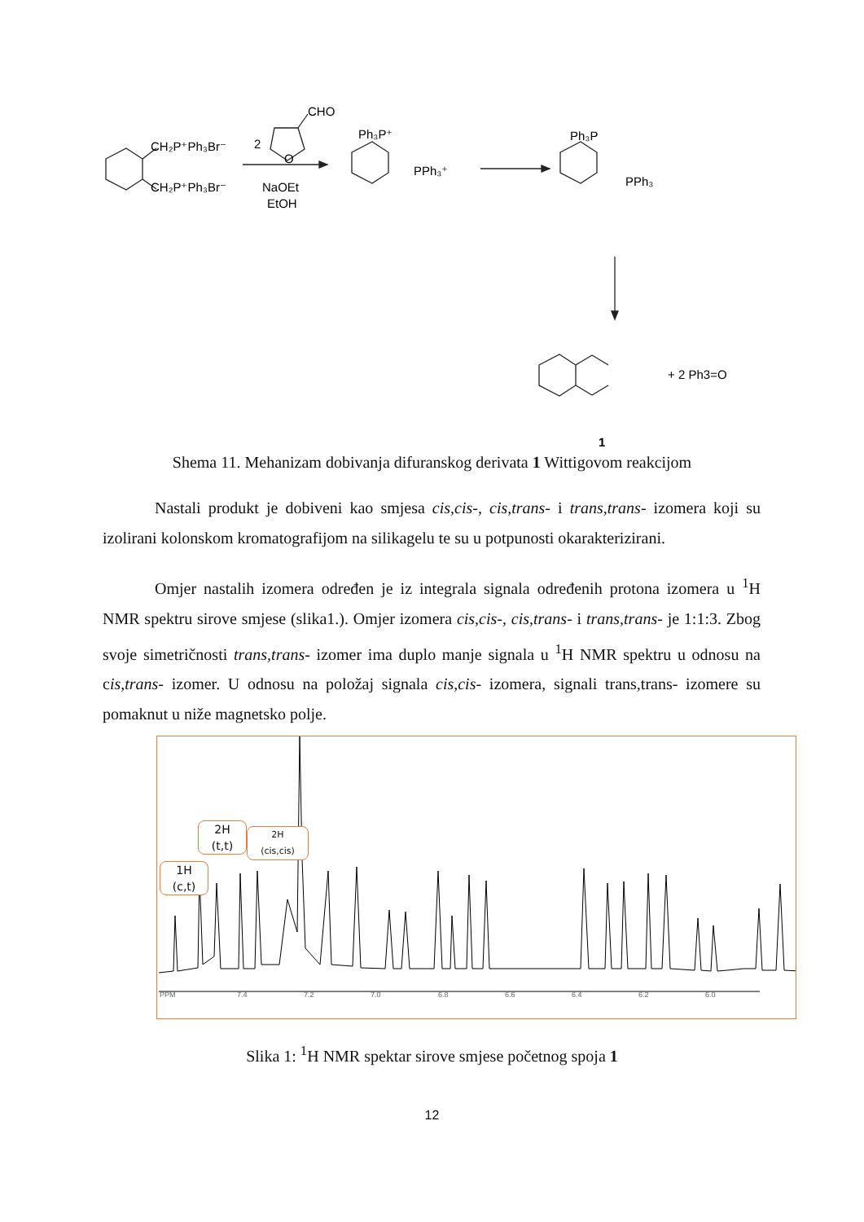CH₂P⁺Ph₃Br⁻
CH₂P⁺Ph₃Br⁻
2
CHO
O
NaOEt
EtOH
Ph₃P⁺
PPh₃⁺
Ph₃P
PPh₃
+ 2 Ph3=O
1
Shema 11. Mehanizam dobivanja difuranskog derivata 1 Wittigovom reakcijom
Nastali produkt je dobiveni kao smjesa cis,cis-, cis,trans- i trans,trans- izomera koji su izolirani kolonskom kromatografijom na silikagelu te su u potpunosti okarakterizirani.
Omjer nastalih izomera određen je iz integrala signala određenih protona izomera u <sup>1</sup>H NMR spektru sirove smjese (slika1.). Omjer izomera cis,cis-, cis,trans- i trans,trans- je 1:1:3. Zbog svoje simetričnosti trans,trans- izomer ima duplo manje signala u <sup>1</sup>H NMR spektru u odnosu na cis,trans- izomer. U odnosu na položaj signala cis,cis- izomera, signali trans,trans- izomere su pomaknut u niže magnetsko polje.
1H
(c,t)
2H
(t,t)
2H
(cis,cis)
PPM 7.4 7.2 7.0 6.8 6.6 6.4 6.2 6.0
Slika 1: <sup>1</sup>H NMR spektar sirove smjese početnog spoja 1
12